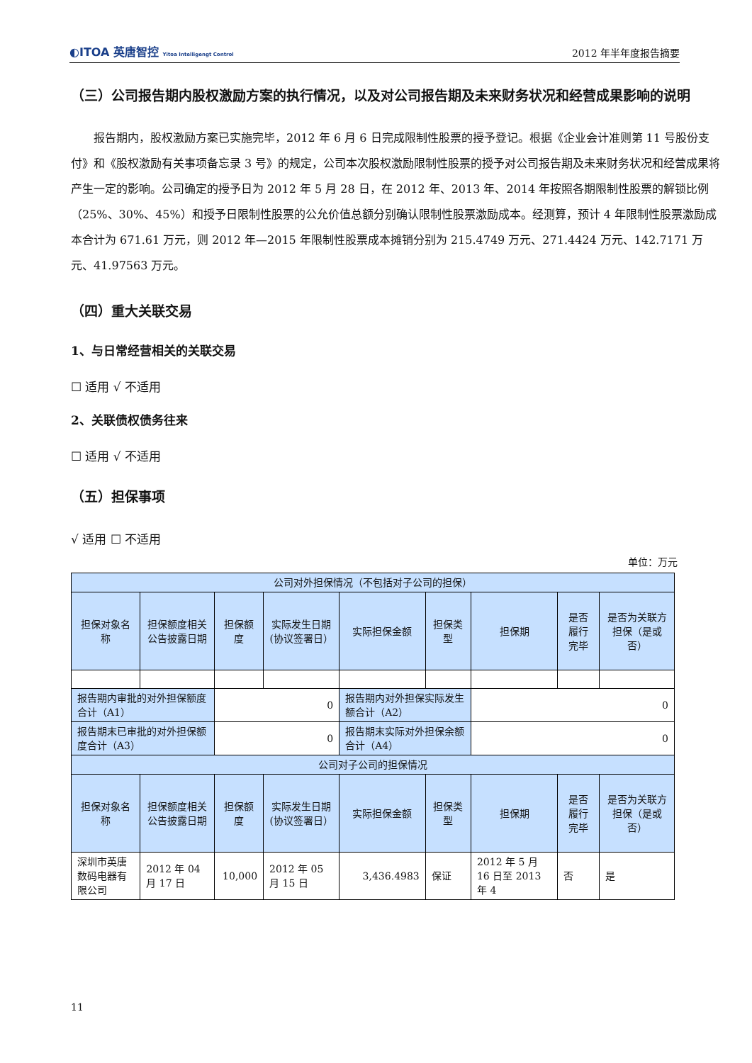◐ITOA 英唐智控 Yitoa Intelligengt Control
2012 年半年度报告摘要
（三）公司报告期内股权激励方案的执行情况，以及对公司报告期及未来财务状况和经营成果影响的说明
报告期内，股权激励方案已实施完毕，2012 年 6 月 6 日完成限制性股票的授予登记。根据《企业会计准则第 11 号股份支付》和《股权激励有关事项备忘录 3 号》的规定，公司本次股权激励限制性股票的授予对公司报告期及未来财务状况和经营成果将产生一定的影响。公司确定的授予日为 2012 年 5 月 28 日，在 2012 年、2013 年、2014 年按照各期限制性股票的解锁比例（25%、30%、45%）和授予日限制性股票的公允价值总额分别确认限制性股票激励成本。经测算，预计 4 年限制性股票激励成本合计为 671.61 万元，则 2012 年—2015 年限制性股票成本摊销分别为 215.4749 万元、271.4424 万元、142.7171 万元、41.97563 万元。
（四）重大关联交易
1、与日常经营相关的关联交易
☐ 适用 √ 不适用
2、关联债权债务往来
☐ 适用 √ 不适用
（五）担保事项
√ 适用 ☐ 不适用
单位：万元
| 公司对外担保情况（不包括对子公司的担保） | | | | | | | | |
| --- | --- | --- | --- | --- | --- | --- | --- | --- |
| 担保对象名称 | 担保额度相关公告披露日期 | 担保额度 | 实际发生日期(协议签署日） | 实际担保金额 | 担保类型 | 担保期 | 是否履行完毕 | 是否为关联方担保（是或否） |
| 报告期内审批的对外担保额度合计（A1） | | 0 | | 报告期内对外担保实际发生额合计（A2） | | 0 | | |
| 报告期末已审批的对外担保额度合计（A3） | | 0 | | 报告期末实际对外担保余额合计（A4） | | 0 | | |
| 公司对子公司的担保情况 | | | | | | | | |
| 担保对象名称 | 担保额度相关公告披露日期 | 担保额度 | 实际发生日期(协议签署日） | 实际担保金额 | 担保类型 | 担保期 | 是否履行完毕 | 是否为关联方担保（是或否） |
| 深圳市英唐数码电器有限公司 | 2012 年 04 月 17 日 | 10,000 | 2012 年 05 月 15 日 | 3,436.4983 | 保证 | 2012 年 5 月 16 日至 2013 年 4 | 否 | 是 |
11